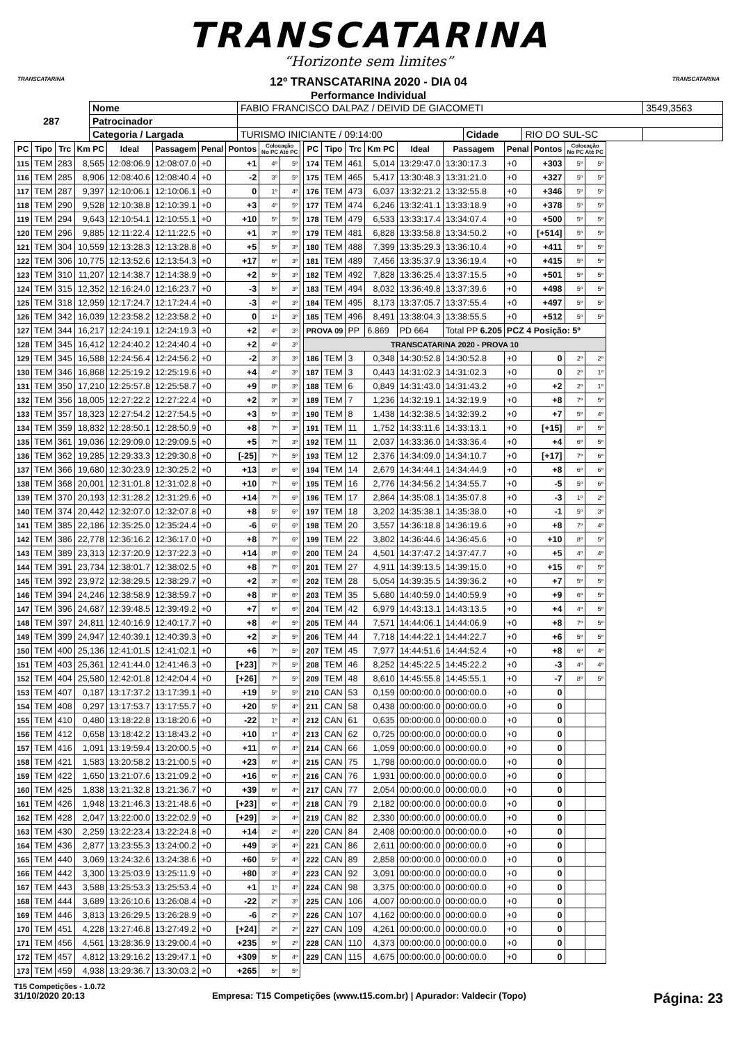TRANSCATARINA
“Horizonte sem limites”
12º TRANSCATARINA 2020 - DIA 04
Performance Individual
TRANSCATARINA TRANSCATARINA
| 287 | Nome | FABIO FRANCISCO DALPAZ / DEIVID DE GIACOMETI | | | 3549,3563 |
| | Patrocinador | | | | |
| | Categoria / Largada | TURISMO INICIANTE / 09:14:00 | Cidade | RIO DO SUL-SC | |
| PC | Tipo | Trc | Km PC | Ideal | Passagem | Penal | Pontos | Colocação No PC Até PC | |
| --- | --- | --- | --- | --- | --- | --- | --- | --- | --- |
| 115 | TEM | 283 | 8,565 | 12:08:06.9 | 12:08:07.0 | +0 | +1 | 4º | 5º |
| 116 | TEM | 285 | 8,906 | 12:08:40.6 | 12:08:40.4 | +0 | -2 | 3º | 5º |
| 117 | TEM | 287 | 9,397 | 12:10:06.1 | 12:10:06.1 | +0 | 0 | 1º | 4º |
| 118 | TEM | 290 | 9,528 | 12:10:38.8 | 12:10:39.1 | +0 | +3 | 4º | 5º |
| 119 | TEM | 294 | 9,643 | 12:10:54.1 | 12:10:55.1 | +0 | +10 | 5º | 5º |
| 120 | TEM | 296 | 9,885 | 12:11:22.4 | 12:11:22.5 | +0 | +1 | 3º | 5º |
| 121 | TEM | 304 | 10,559 | 12:13:28.3 | 12:13:28.8 | +0 | +5 | 5º | 3º |
| 122 | TEM | 306 | 10,775 | 12:13:52.6 | 12:13:54.3 | +0 | +17 | 6º | 3º |
| 123 | TEM | 310 | 11,207 | 12:14:38.7 | 12:14:38.9 | +0 | +2 | 5º | 3º |
| 124 | TEM | 315 | 12,352 | 12:16:24.0 | 12:16:23.7 | +0 | -3 | 5º | 3º |
| 125 | TEM | 318 | 12,959 | 12:17:24.7 | 12:17:24.4 | +0 | -3 | 4º | 3º |
| 126 | TEM | 342 | 16,039 | 12:23:58.2 | 12:23:58.2 | +0 | 0 | 1º | 3º |
| 127 | TEM | 344 | 16,217 | 12:24:19.1 | 12:24:19.3 | +0 | +2 | 4º | 3º |
| 128 | TEM | 345 | 16,412 | 12:24:40.2 | 12:24:40.4 | +0 | +2 | 4º | 3º |
| 129 | TEM | 345 | 16,588 | 12:24:56.4 | 12:24:56.2 | +0 | -2 | 3º | 3º |
| 130 | TEM | 346 | 16,868 | 12:25:19.2 | 12:25:19.6 | +0 | +4 | 4º | 3º |
| 131 | TEM | 350 | 17,210 | 12:25:57.8 | 12:25:58.7 | +0 | +9 | 8º | 3º |
| 132 | TEM | 356 | 18,005 | 12:27:22.2 | 12:27:22.4 | +0 | +2 | 3º | 3º |
| 133 | TEM | 357 | 18,323 | 12:27:54.2 | 12:27:54.5 | +0 | +3 | 5º | 3º |
| 134 | TEM | 359 | 18,832 | 12:28:50.1 | 12:28:50.9 | +0 | +8 | 7º | 3º |
| 135 | TEM | 361 | 19,036 | 12:29:09.0 | 12:29:09.5 | +0 | +5 | 7º | 3º |
| 136 | TEM | 362 | 19,285 | 12:29:33.3 | 12:29:30.8 | +0 | [-25] | 7º | 5º |
| 137 | TEM | 366 | 19,680 | 12:30:23.9 | 12:30:25.2 | +0 | +13 | 8º | 6º |
| 138 | TEM | 368 | 20,001 | 12:31:01.8 | 12:31:02.8 | +0 | +10 | 7º | 6º |
| 139 | TEM | 370 | 20,193 | 12:31:28.2 | 12:31:29.6 | +0 | +14 | 7º | 6º |
| 140 | TEM | 374 | 20,442 | 12:32:07.0 | 12:32:07.8 | +0 | +8 | 5º | 6º |
| 141 | TEM | 385 | 22,186 | 12:35:25.0 | 12:35:24.4 | +0 | -6 | 6º | 6º |
| 142 | TEM | 386 | 22,778 | 12:36:16.2 | 12:36:17.0 | +0 | +8 | 7º | 6º |
| 143 | TEM | 389 | 23,313 | 12:37:20.9 | 12:37:22.3 | +0 | +14 | 8º | 6º |
| 144 | TEM | 391 | 23,734 | 12:38:01.7 | 12:38:02.5 | +0 | +8 | 7º | 6º |
| 145 | TEM | 392 | 23,972 | 12:38:29.5 | 12:38:29.7 | +0 | +2 | 3º | 6º |
| 146 | TEM | 394 | 24,246 | 12:38:58.9 | 12:38:59.7 | +0 | +8 | 8º | 6º |
| 147 | TEM | 396 | 24,687 | 12:39:48.5 | 12:39:49.2 | +0 | +7 | 6º | 6º |
| 148 | TEM | 397 | 24,811 | 12:40:16.9 | 12:40:17.7 | +0 | +8 | 4º | 5º |
| 149 | TEM | 399 | 24,947 | 12:40:39.1 | 12:40:39.3 | +0 | +2 | 3º | 5º |
| 150 | TEM | 400 | 25,136 | 12:41:01.5 | 12:41:02.1 | +0 | +6 | 7º | 5º |
| 151 | TEM | 403 | 25,361 | 12:41:44.0 | 12:41:46.3 | +0 | [+23] | 7º | 5º |
| 152 | TEM | 404 | 25,580 | 12:42:01.8 | 12:42:04.4 | +0 | [+26] | 7º | 5º |
| 153 | TEM | 407 | 0,187 | 13:17:37.2 | 13:17:39.1 | +0 | +19 | 5º | 5º |
| 154 | TEM | 408 | 0,297 | 13:17:53.7 | 13:17:55.7 | +0 | +20 | 5º | 4º |
| 155 | TEM | 410 | 0,480 | 13:18:22.8 | 13:18:20.6 | +0 | -22 | 1º | 4º |
| 156 | TEM | 412 | 0,658 | 13:18:42.2 | 13:18:43.2 | +0 | +10 | 1º | 4º |
| 157 | TEM | 416 | 1,091 | 13:19:59.4 | 13:20:00.5 | +0 | +11 | 6º | 4º |
| 158 | TEM | 421 | 1,583 | 13:20:58.2 | 13:21:00.5 | +0 | +23 | 6º | 4º |
| 159 | TEM | 422 | 1,650 | 13:21:07.6 | 13:21:09.2 | +0 | +16 | 6º | 4º |
| 160 | TEM | 425 | 1,838 | 13:21:32.8 | 13:21:36.7 | +0 | +39 | 6º | 4º |
| 161 | TEM | 426 | 1,948 | 13:21:46.3 | 13:21:48.6 | +0 | [+23] | 6º | 4º |
| 162 | TEM | 428 | 2,047 | 13:22:00.0 | 13:22:02.9 | +0 | [+29] | 3º | 4º |
| 163 | TEM | 430 | 2,259 | 13:22:23.4 | 13:22:24.8 | +0 | +14 | 2º | 4º |
| 164 | TEM | 436 | 2,877 | 13:23:55.3 | 13:24:00.2 | +0 | +49 | 3º | 4º |
| 165 | TEM | 440 | 3,069 | 13:24:32.6 | 13:24:38.6 | +0 | +60 | 5º | 4º |
| 166 | TEM | 442 | 3,300 | 13:25:03.9 | 13:25:11.9 | +0 | +80 | 3º | 4º |
| 167 | TEM | 443 | 3,588 | 13:25:53.3 | 13:25:53.4 | +0 | +1 | 1º | 4º |
| 168 | TEM | 444 | 3,689 | 13:26:10.6 | 13:26:08.4 | +0 | -22 | 2º | 3º |
| 169 | TEM | 446 | 3,813 | 13:26:29.5 | 13:26:28.9 | +0 | -6 | 2º | 2º |
| 170 | TEM | 451 | 4,228 | 13:27:46.8 | 13:27:49.2 | +0 | [+24] | 2º | 2º |
| 171 | TEM | 456 | 4,561 | 13:28:36.9 | 13:29:00.4 | +0 | +235 | 5º | 2º |
| 172 | TEM | 457 | 4,812 | 13:29:16.2 | 13:29:47.1 | +0 | +309 | 5º | 4º |
| 173 | TEM | 459 | 4,938 | 13:29:36.7 | 13:30:03.2 | +0 | +265 | 5º | 5º |
| PC | Tipo | Trc | Km PC | Ideal | Passagem | Penal | Pontos | Colocação No PC Até PC | |
| --- | --- | --- | --- | --- | --- | --- | --- | --- | --- |
| 174 | TEM | 461 | 5,014 | 13:29:47.0 | 13:30:17.3 | +0 | +303 | 5º | 5º |
| 175 | TEM | 465 | 5,417 | 13:30:48.3 | 13:31:21.0 | +0 | +327 | 5º | 5º |
| 176 | TEM | 473 | 6,037 | 13:32:21.2 | 13:32:55.8 | +0 | +346 | 5º | 5º |
| 177 | TEM | 474 | 6,246 | 13:32:41.1 | 13:33:18.9 | +0 | +378 | 5º | 5º |
| 178 | TEM | 479 | 6,533 | 13:33:17.4 | 13:34:07.4 | +0 | +500 | 5º | 5º |
| 179 | TEM | 481 | 6,828 | 13:33:58.8 | 13:34:50.2 | +0 | [+514] | 5º | 5º |
| 180 | TEM | 488 | 7,399 | 13:35:29.3 | 13:36:10.4 | +0 | +411 | 5º | 5º |
| 181 | TEM | 489 | 7,456 | 13:35:37.9 | 13:36:19.4 | +0 | +415 | 5º | 5º |
| 182 | TEM | 492 | 7,828 | 13:36:25.4 | 13:37:15.5 | +0 | +501 | 5º | 5º |
| 183 | TEM | 494 | 8,032 | 13:36:49.8 | 13:37:39.6 | +0 | +498 | 5º | 5º |
| 184 | TEM | 495 | 8,173 | 13:37:05.7 | 13:37:55.4 | +0 | +497 | 5º | 5º |
| 185 | TEM | 496 | 8,491 | 13:38:04.3 | 13:38:55.5 | +0 | +512 | 5º | 5º |
| PROVA 09 | | PP | 6.869 | PD 664 | Total PP 6.205 | PCZ 4 Posição: 5º | | | |
| TRANSCATARINA 2020 - PROVA 10 | | | | | | | | | |
| 186 | TEM | 3 | 0,348 | 14:30:52.8 | 14:30:52.8 | +0 | 0 | 2º | 2º |
| 187 | TEM | 3 | 0,443 | 14:31:02.3 | 14:31:02.3 | +0 | 0 | 2º | 1º |
| 188 | TEM | 6 | 0,849 | 14:31:43.0 | 14:31:43.2 | +0 | +2 | 2º | 1º |
| 189 | TEM | 7 | 1,236 | 14:32:19.1 | 14:32:19.9 | +0 | +8 | 7º | 5º |
| 190 | TEM | 8 | 1,438 | 14:32:38.5 | 14:32:39.2 | +0 | +7 | 5º | 4º |
| 191 | TEM | 11 | 1,752 | 14:33:11.6 | 14:33:13.1 | +0 | [+15] | 8º | 5º |
| 192 | TEM | 11 | 2,037 | 14:33:36.0 | 14:33:36.4 | +0 | +4 | 6º | 5º |
| 193 | TEM | 12 | 2,376 | 14:34:09.0 | 14:34:10.7 | +0 | [+17] | 7º | 6º |
| 194 | TEM | 14 | 2,679 | 14:34:44.1 | 14:34:44.9 | +0 | +8 | 6º | 6º |
| 195 | TEM | 16 | 2,776 | 14:34:56.2 | 14:34:55.7 | +0 | -5 | 5º | 6º |
| 196 | TEM | 17 | 2,864 | 14:35:08.1 | 14:35:07.8 | +0 | -3 | 1º | 2º |
| 197 | TEM | 18 | 3,202 | 14:35:38.1 | 14:35:38.0 | +0 | -1 | 5º | 3º |
| 198 | TEM | 20 | 3,557 | 14:36:18.8 | 14:36:19.6 | +0 | +8 | 7º | 4º |
| 199 | TEM | 22 | 3,802 | 14:36:44.6 | 14:36:45.6 | +0 | +10 | 8º | 5º |
| 200 | TEM | 24 | 4,501 | 14:37:47.2 | 14:37:47.7 | +0 | +5 | 4º | 4º |
| 201 | TEM | 27 | 4,911 | 14:39:13.5 | 14:39:15.0 | +0 | +15 | 6º | 5º |
| 202 | TEM | 28 | 5,054 | 14:39:35.5 | 14:39:36.2 | +0 | +7 | 5º | 5º |
| 203 | TEM | 35 | 5,680 | 14:40:59.0 | 14:40:59.9 | +0 | +9 | 6º | 5º |
| 204 | TEM | 42 | 6,979 | 14:43:13.1 | 14:43:13.5 | +0 | +4 | 4º | 5º |
| 205 | TEM | 44 | 7,571 | 14:44:06.1 | 14:44:06.9 | +0 | +8 | 7º | 5º |
| 206 | TEM | 44 | 7,718 | 14:44:22.1 | 14:44:22.7 | +0 | +6 | 5º | 5º |
| 207 | TEM | 45 | 7,977 | 14:44:51.6 | 14:44:52.4 | +0 | +8 | 6º | 4º |
| 208 | TEM | 46 | 8,252 | 14:45:22.5 | 14:45:22.2 | +0 | -3 | 4º | 4º |
| 209 | TEM | 48 | 8,610 | 14:45:55.8 | 14:45:55.1 | +0 | -7 | 8º | 5º |
| 210 | CAN | 53 | 0,159 | 00:00:00.0 | 00:00:00.0 | +0 | 0 | | |
| 211 | CAN | 58 | 0,438 | 00:00:00.0 | 00:00:00.0 | +0 | 0 | | |
| 212 | CAN | 61 | 0,635 | 00:00:00.0 | 00:00:00.0 | +0 | 0 | | |
| 213 | CAN | 62 | 0,725 | 00:00:00.0 | 00:00:00.0 | +0 | 0 | | |
| 214 | CAN | 66 | 1,059 | 00:00:00.0 | 00:00:00.0 | +0 | 0 | | |
| 215 | CAN | 75 | 1,798 | 00:00:00.0 | 00:00:00.0 | +0 | 0 | | |
| 216 | CAN | 76 | 1,931 | 00:00:00.0 | 00:00:00.0 | +0 | 0 | | |
| 217 | CAN | 77 | 2,054 | 00:00:00.0 | 00:00:00.0 | +0 | 0 | | |
| 218 | CAN | 79 | 2,182 | 00:00:00.0 | 00:00:00.0 | +0 | 0 | | |
| 219 | CAN | 82 | 2,330 | 00:00:00.0 | 00:00:00.0 | +0 | 0 | | |
| 220 | CAN | 84 | 2,408 | 00:00:00.0 | 00:00:00.0 | +0 | 0 | | |
| 221 | CAN | 86 | 2,611 | 00:00:00.0 | 00:00:00.0 | +0 | 0 | | |
| 222 | CAN | 89 | 2,858 | 00:00:00.0 | 00:00:00.0 | +0 | 0 | | |
| 223 | CAN | 92 | 3,091 | 00:00:00.0 | 00:00:00.0 | +0 | 0 | | |
| 224 | CAN | 98 | 3,375 | 00:00:00.0 | 00:00:00.0 | +0 | 0 | | |
| 225 | CAN | 106 | 4,007 | 00:00:00.0 | 00:00:00.0 | +0 | 0 | | |
| 226 | CAN | 107 | 4,162 | 00:00:00.0 | 00:00:00.0 | +0 | 0 | | |
| 227 | CAN | 109 | 4,261 | 00:00:00.0 | 00:00:00.0 | +0 | 0 | | |
| 228 | CAN | 110 | 4,373 | 00:00:00.0 | 00:00:00.0 | +0 | 0 | | |
| 229 | CAN | 115 | 4,675 | 00:00:00.0 | 00:00:00.0 | +0 | 0 | | |
T15 Competições - 1.0.72
31/10/2020 20:13 Empresa: T15 Competições (www.t15.com.br) | Apurador: Valdecir (Topo) Página: 23